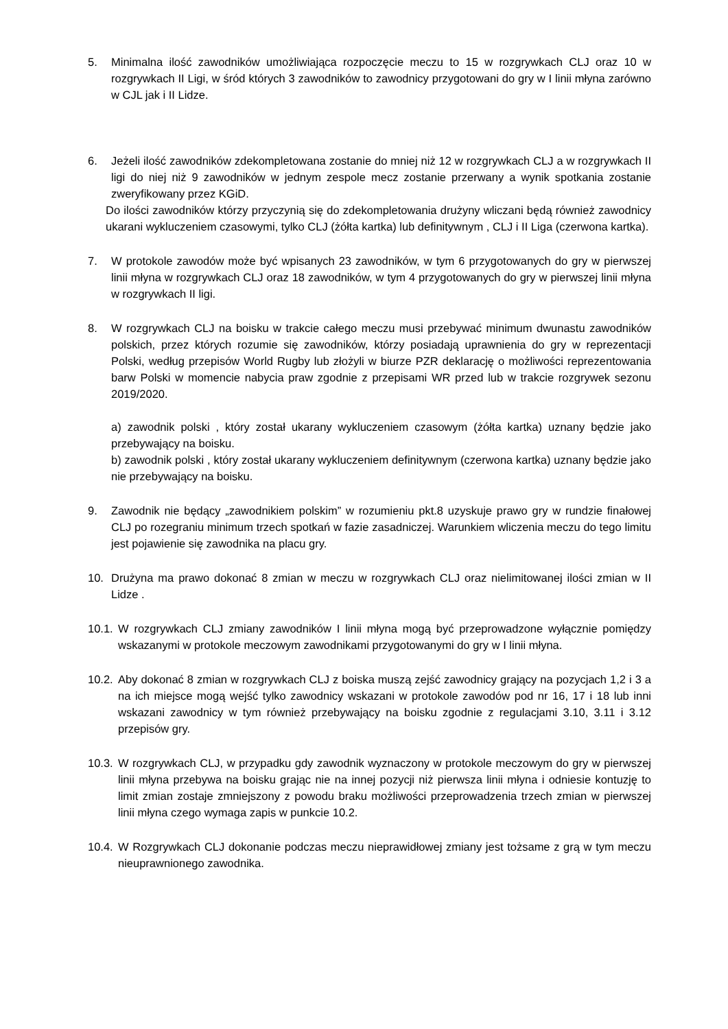5. Minimalna ilość zawodników umożliwiająca rozpoczęcie meczu to 15 w rozgrywkach CLJ oraz 10 w rozgrywkach II Ligi, w śród których 3 zawodników to zawodnicy przygotowani do gry w I linii młyna zarówno w CJL jak i II Lidze.
6. Jeżeli ilość zawodników zdekompletowana zostanie do mniej niż 12 w rozgrywkach CLJ a w rozgrywkach II ligi do niej niż 9 zawodników w jednym zespole mecz zostanie przerwany a wynik spotkania zostanie zweryfikowany przez KGiD.
Do ilości zawodników którzy przyczynią się do zdekompletowania drużyny wliczani będą również zawodnicy ukarani wykluczeniem czasowymi, tylko CLJ (żółta kartka) lub definitywnym , CLJ i II Liga (czerwona kartka).
7. W protokole zawodów może być wpisanych 23 zawodników, w tym 6 przygotowanych do gry w pierwszej linii młyna w rozgrywkach CLJ oraz 18 zawodników, w tym 4 przygotowanych do gry w pierwszej linii młyna w rozgrywkach II ligi.
8. W rozgrywkach CLJ na boisku w trakcie całego meczu musi przebywać minimum dwunastu zawodników polskich, przez których rozumie się zawodników, którzy posiadają uprawnienia do gry w reprezentacji Polski, według przepisów World Rugby lub złożyli w biurze PZR deklarację o możliwości reprezentowania barw Polski w momencie nabycia praw zgodnie z przepisami WR przed lub w trakcie rozgrywek sezonu 2019/2020.
a) zawodnik polski , który został ukarany wykluczeniem czasowym (żółta kartka) uznany będzie jako przebywający na boisku.
b) zawodnik polski , który został ukarany wykluczeniem definitywnym (czerwona kartka) uznany będzie jako nie przebywający na boisku.
9. Zawodnik nie będący „zawodnikiem polskim” w rozumieniu pkt.8 uzyskuje prawo gry w rundzie finałowej CLJ po rozegraniu minimum trzech spotkań w fazie zasadniczej. Warunkiem wliczenia meczu do tego limitu jest pojawienie się zawodnika na placu gry.
10. Drużyna ma prawo dokonać 8 zmian w meczu w rozgrywkach CLJ oraz nielimitowanej ilości zmian w II Lidze .
10.1. W rozgrywkach CLJ zmiany zawodników I linii młyna mogą być przeprowadzone wyłącznie pomiędzy wskazanymi w protokole meczowym zawodnikami przygotowanymi do gry w I linii młyna.
10.2. Aby dokonać 8 zmian w rozgrywkach CLJ z boiska muszą zejść zawodnicy grający na pozycjach 1,2 i 3 a na ich miejsce mogą wejść tylko zawodnicy wskazani w protokole zawodów pod nr 16, 17 i 18 lub inni wskazani zawodnicy w tym również przebywający na boisku zgodnie z regulacjami 3.10, 3.11 i 3.12 przepisów gry.
10.3. W rozgrywkach CLJ, w przypadku gdy zawodnik wyznaczony w protokole meczowym do gry w pierwszej linii młyna przebywa na boisku grając nie na innej pozycji niż pierwsza linii młyna i odniesie kontuzję to limit zmian zostaje zmniejszony z powodu braku możliwości przeprowadzenia trzech zmian w pierwszej linii młyna czego wymaga zapis w punkcie 10.2.
10.4. W Rozgrywkach CLJ dokonanie podczas meczu nieprawidłowej zmiany jest tożsame z grą w tym meczu nieuprawnionego zawodnika.